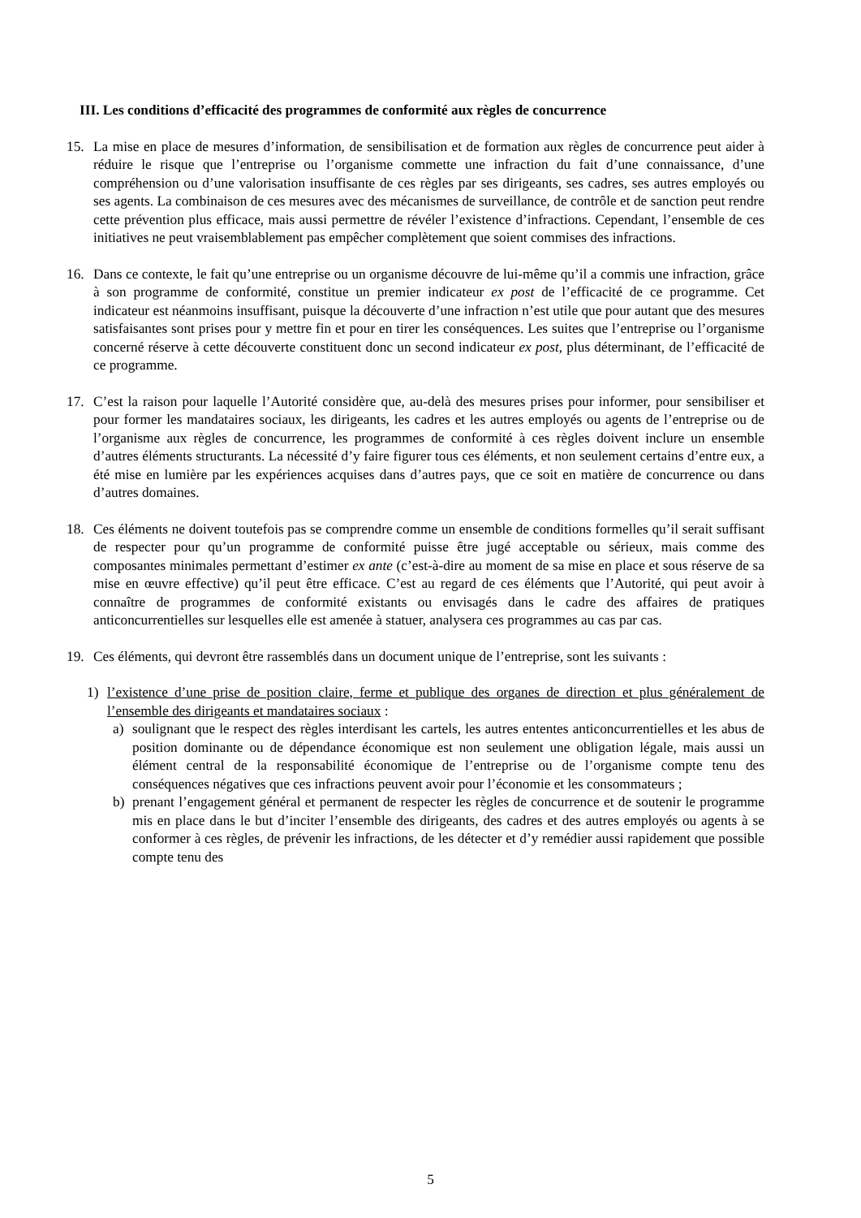III. Les conditions d’efficacité des programmes de conformité aux règles de concurrence
15. La mise en place de mesures d’information, de sensibilisation et de formation aux règles de concurrence peut aider à réduire le risque que l’entreprise ou l’organisme commette une infraction du fait d’une connaissance, d’une compréhension ou d’une valorisation insuffisante de ces règles par ses dirigeants, ses cadres, ses autres employés ou ses agents. La combinaison de ces mesures avec des mécanismes de surveillance, de contrôle et de sanction peut rendre cette prévention plus efficace, mais aussi permettre de révéler l’existence d’infractions. Cependant, l’ensemble de ces initiatives ne peut vraisemblablement pas empêcher complètement que soient commises des infractions.
16. Dans ce contexte, le fait qu’une entreprise ou un organisme découvre de lui-même qu’il a commis une infraction, grâce à son programme de conformité, constitue un premier indicateur ex post de l’efficacité de ce programme. Cet indicateur est néanmoins insuffisant, puisque la découverte d’une infraction n’est utile que pour autant que des mesures satisfaisantes sont prises pour y mettre fin et pour en tirer les conséquences. Les suites que l’entreprise ou l’organisme concerné réserve à cette découverte constituent donc un second indicateur ex post, plus déterminant, de l’efficacité de ce programme.
17. C’est la raison pour laquelle l’Autorité considère que, au-delà des mesures prises pour informer, pour sensibiliser et pour former les mandataires sociaux, les dirigeants, les cadres et les autres employés ou agents de l’entreprise ou de l’organisme aux règles de concurrence, les programmes de conformité à ces règles doivent inclure un ensemble d’autres éléments structurants. La nécessité d’y faire figurer tous ces éléments, et non seulement certains d’entre eux, a été mise en lumière par les expériences acquises dans d’autres pays, que ce soit en matière de concurrence ou dans d’autres domaines.
18. Ces éléments ne doivent toutefois pas se comprendre comme un ensemble de conditions formelles qu’il serait suffisant de respecter pour qu’un programme de conformité puisse être jugé acceptable ou sérieux, mais comme des composantes minimales permettant d’estimer ex ante (c’est-à-dire au moment de sa mise en place et sous réserve de sa mise en œuvre effective) qu’il peut être efficace. C’est au regard de ces éléments que l’Autorité, qui peut avoir à connaître de programmes de conformité existants ou envisagés dans le cadre des affaires de pratiques anticoncurrentielles sur lesquelles elle est amenée à statuer, analysera ces programmes au cas par cas.
19. Ces éléments, qui devront être rassemblés dans un document unique de l’entreprise, sont les suivants :
1) l’existence d’une prise de position claire, ferme et publique des organes de direction et plus généralement de l’ensemble des dirigeants et mandataires sociaux :
a) soulignant que le respect des règles interdisant les cartels, les autres ententes anticoncurrentielles et les abus de position dominante ou de dépendance économique est non seulement une obligation légale, mais aussi un élément central de la responsabilité économique de l’entreprise ou de l’organisme compte tenu des conséquences négatives que ces infractions peuvent avoir pour l’économie et les consommateurs ;
b) prenant l’engagement général et permanent de respecter les règles de concurrence et de soutenir le programme mis en place dans le but d’inciter l’ensemble des dirigeants, des cadres et des autres employés ou agents à se conformer à ces règles, de prévenir les infractions, de les détecter et d’y remédier aussi rapidement que possible compte tenu des
5